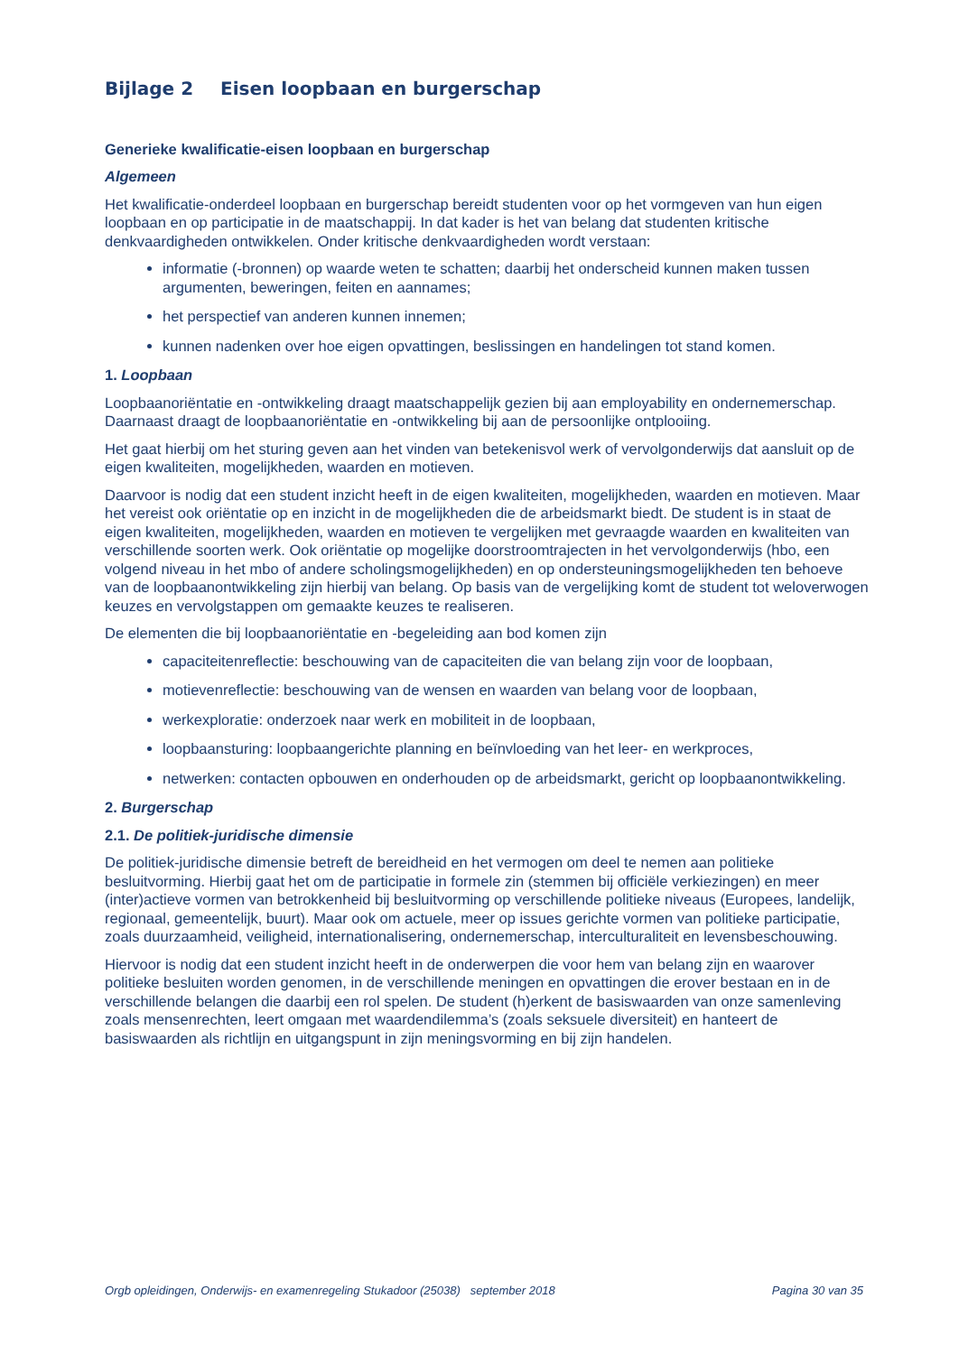Bijlage 2 Eisen loopbaan en burgerschap
Generieke kwalificatie-eisen loopbaan en burgerschap
Algemeen
Het kwalificatie-onderdeel loopbaan en burgerschap bereidt studenten voor op het vormgeven van hun eigen loopbaan en op participatie in de maatschappij. In dat kader is het van belang dat studenten kritische denkvaardigheden ontwikkelen. Onder kritische denkvaardigheden wordt verstaan:
informatie (-bronnen) op waarde weten te schatten; daarbij het onderscheid kunnen maken tussen argumenten, beweringen, feiten en aannames;
het perspectief van anderen kunnen innemen;
kunnen nadenken over hoe eigen opvattingen, beslissingen en handelingen tot stand komen.
1. Loopbaan
Loopbaanoriëntatie en -ontwikkeling draagt maatschappelijk gezien bij aan employability en ondernemerschap. Daarnaast draagt de loopbaanoriëntatie en -ontwikkeling bij aan de persoonlijke ontplooiing.
Het gaat hierbij om het sturing geven aan het vinden van betekenisvol werk of vervolgonderwijs dat aansluit op de eigen kwaliteiten, mogelijkheden, waarden en motieven.
Daarvoor is nodig dat een student inzicht heeft in de eigen kwaliteiten, mogelijkheden, waarden en motieven. Maar het vereist ook oriëntatie op en inzicht in de mogelijkheden die de arbeidsmarkt biedt. De student is in staat de eigen kwaliteiten, mogelijkheden, waarden en motieven te vergelijken met gevraagde waarden en kwaliteiten van verschillende soorten werk. Ook oriëntatie op mogelijke doorstroomtrajecten in het vervolgonderwijs (hbo, een volgend niveau in het mbo of andere scholingsmogelijkheden) en op ondersteuningsmogelijkheden ten behoeve van de loopbaanontwikkeling zijn hierbij van belang. Op basis van de vergelijking komt de student tot weloverwogen keuzes en vervolgstappen om gemaakte keuzes te realiseren.
De elementen die bij loopbaanoriëntatie en -begeleiding aan bod komen zijn
capaciteitenreflectie: beschouwing van de capaciteiten die van belang zijn voor de loopbaan,
motievenreflectie: beschouwing van de wensen en waarden van belang voor de loopbaan,
werkexploratie: onderzoek naar werk en mobiliteit in de loopbaan,
loopbaansturing: loopbaangerichte planning en beïnvloeding van het leer- en werkproces,
netwerken: contacten opbouwen en onderhouden op de arbeidsmarkt, gericht op loopbaanontwikkeling.
2. Burgerschap
2.1. De politiek-juridische dimensie
De politiek-juridische dimensie betreft de bereidheid en het vermogen om deel te nemen aan politieke besluitvorming. Hierbij gaat het om de participatie in formele zin (stemmen bij officiële verkiezingen) en meer (inter)actieve vormen van betrokkenheid bij besluitvorming op verschillende politieke niveaus (Europees, landelijk, regionaal, gemeentelijk, buurt). Maar ook om actuele, meer op issues gerichte vormen van politieke participatie, zoals duurzaamheid, veiligheid, internationalisering, ondernemerschap, interculturaliteit en levensbeschouwing.
Hiervoor is nodig dat een student inzicht heeft in de onderwerpen die voor hem van belang zijn en waarover politieke besluiten worden genomen, in de verschillende meningen en opvattingen die erover bestaan en in de verschillende belangen die daarbij een rol spelen. De student (h)erkent de basiswaarden van onze samenleving zoals mensenrechten, leert omgaan met waardendilemma’s (zoals seksuele diversiteit) en hanteert de basiswaarden als richtlijn en uitgangspunt in zijn meningsvorming en bij zijn handelen.
Orgb opleidingen, Onderwijs- en examenregeling Stukadoor (25038) september 2018 Pagina 30 van 35